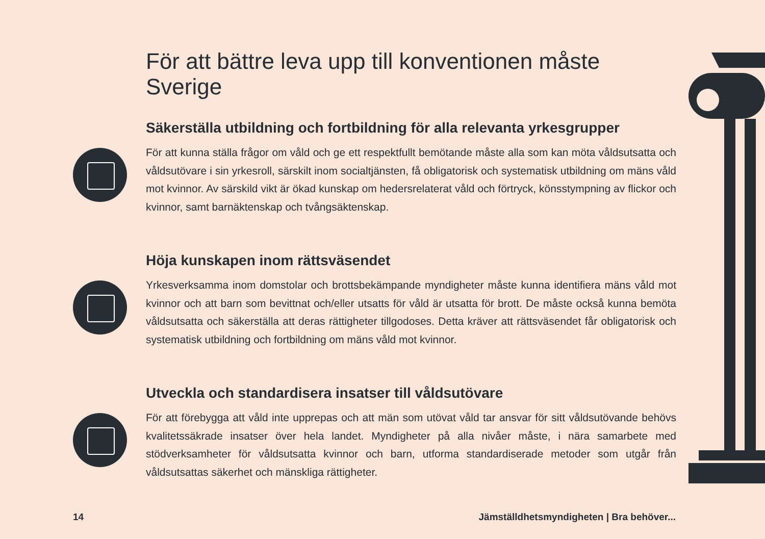För att bättre leva upp till konventionen måste Sverige
Säkerställa utbildning och fortbildning för alla relevanta yrkesgrupper
För att kunna ställa frågor om våld och ge ett respektfullt bemötande måste alla som kan möta våldsutsatta och våldsutövare i sin yrkesroll, särskilt inom socialtjänsten, få obligatorisk och systematisk utbildning om mäns våld mot kvinnor. Av särskild vikt är ökad kunskap om hedersrelaterat våld och förtryck, könsstympning av flickor och kvinnor, samt barnäktenskap och tvångsäktenskap.
Höja kunskapen inom rättsväsendet
Yrkesverksamma inom domstolar och brottsbekämpande myndigheter måste kunna identifiera mäns våld mot kvinnor och att barn som bevittnat och/eller utsatts för våld är utsatta för brott. De måste också kunna bemöta våldsutsatta och säkerställa att deras rättigheter tillgodoses. Detta kräver att rättsväsendet får obligatorisk och systematisk utbildning och fortbildning om mäns våld mot kvinnor.
Utveckla och standardisera insatser till våldsutövare
För att förebygga att våld inte upprepas och att män som utövat våld tar ansvar för sitt våldsutövande behövs kvalitetssäkrade insatser över hela landet. Myndigheter på alla nivåer måste, i nära samarbete med stödverksamheter för våldsutsatta kvinnor och barn, utforma standardiserade metoder som utgår från våldsutsattas säkerhet och mänskliga rättigheter.
14 Jämställdhetsmyndigheten | Bra behöver...